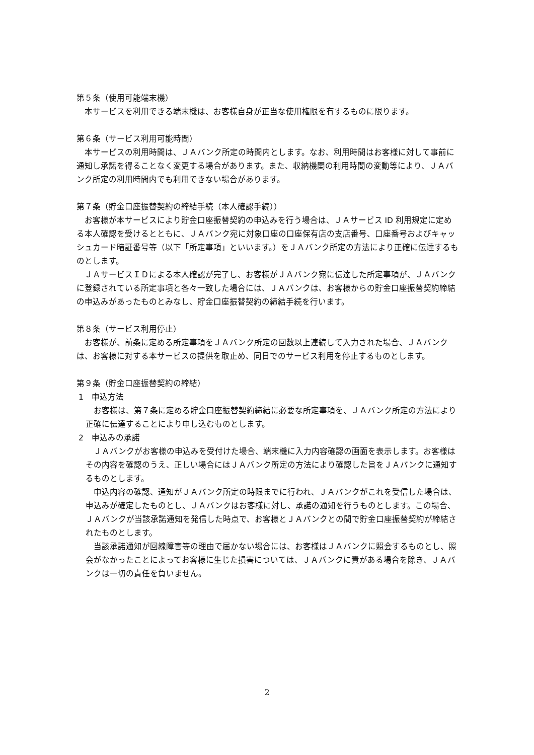第５条（使用可能端末機）
本サービスを利用できる端末機は、お客様自身が正当な使用権限を有するものに限ります。
第６条（サービス利用可能時間）
本サービスの利用時間は、ＪＡバンク所定の時間内とします。なお、利用時間はお客様に対して事前に通知し承諾を得ることなく変更する場合があります。また、収納機関の利用時間の変動等により、ＪＡバンク所定の利用時間内でも利用できない場合があります。
第７条（貯金口座振替契約の締結手続（本人確認手続））
お客様が本サービスにより貯金口座振替契約の申込みを行う場合は、ＪＡサービス ID 利用規定に定める本人確認を受けるとともに、ＪＡバンク宛に対象口座の口座保有店の支店番号、口座番号およびキャッシュカード暗証番号等（以下「所定事項」といいます。）をＪＡバンク所定の方法により正確に伝達するものとします。
ＪＡサービスＩＤによる本人確認が完了し、お客様がＪＡバンク宛に伝達した所定事項が、ＪＡバンクに登録されている所定事項と各々一致した場合には、ＪＡバンクは、お客様からの貯金口座振替契約締結の申込みがあったものとみなし、貯金口座振替契約の締結手続を行います。
第８条（サービス利用停止）
お客様が、前条に定める所定事項をＪＡバンク所定の回数以上連続して入力された場合、ＪＡバンクは、お客様に対する本サービスの提供を取止め、同日でのサービス利用を停止するものとします。
第９条（貯金口座振替契約の締結）
1　申込方法
お客様は、第７条に定める貯金口座振替契約締結に必要な所定事項を、ＪＡバンク所定の方法により正確に伝達することにより申し込むものとします。
2　申込みの承諾
ＪＡバンクがお客様の申込みを受付けた場合、端末機に入力内容確認の画面を表示します。お客様はその内容を確認のうえ、正しい場合にはＪＡバンク所定の方法により確認した旨をＪＡバンクに通知するものとします。
申込内容の確認、通知がＪＡバンク所定の時限までに行われ、ＪＡバンクがこれを受信した場合は、申込みが確定したものとし、ＪＡバンクはお客様に対し、承諾の通知を行うものとします。この場合、ＪＡバンクが当該承諾通知を発信した時点で、お客様とＪＡバンクとの間で貯金口座振替契約が締結されたものとします。
当該承諾通知が回線障害等の理由で届かない場合には、お客様はＪＡバンクに照会するものとし、照会がなかったことによってお客様に生じた損害については、ＪＡバンクに責がある場合を除き、ＪＡバンクは一切の責任を負いません。
2